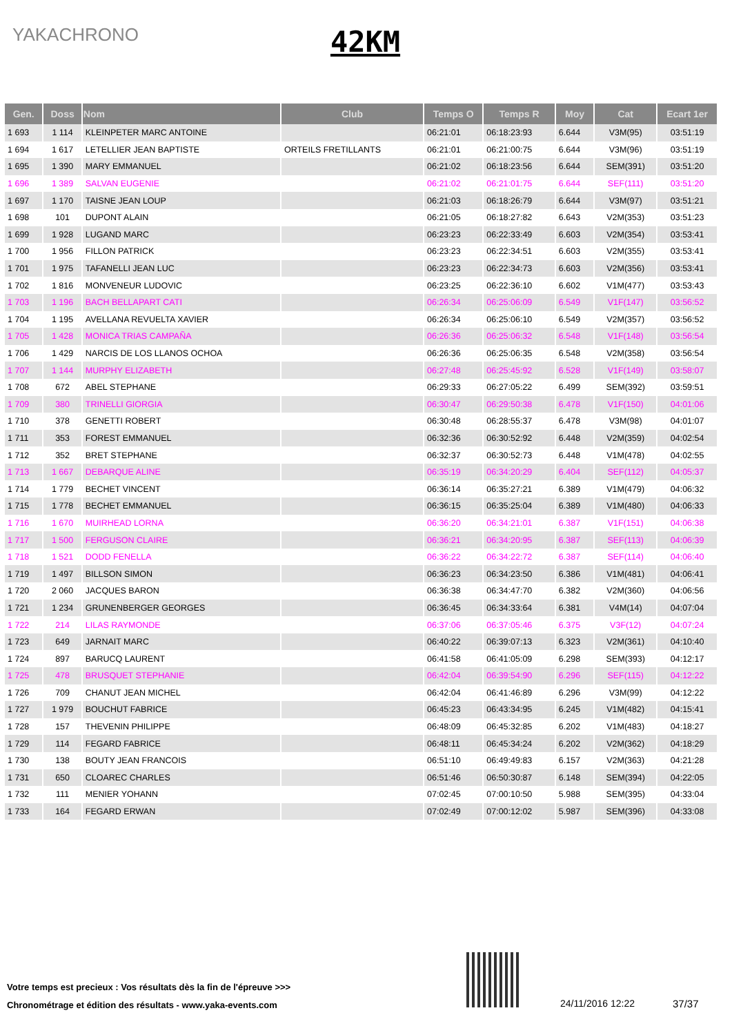YAKACHRONO
42KM
| Gen. | Doss | Nom | Club | Temps O | Temps R | Moy | Cat | Ecart 1er |
| --- | --- | --- | --- | --- | --- | --- | --- | --- |
| 1 693 | 1 114 | KLEINPETER MARC ANTOINE | | 06:21:01 | 06:18:23:93 | 6.644 | V3M(95) | 03:51:19 |
| 1 694 | 1 617 | LETELLIER JEAN BAPTISTE | ORTEILS FRETILLANTS | 06:21:01 | 06:21:00:75 | 6.644 | V3M(96) | 03:51:19 |
| 1 695 | 1 390 | MARY EMMANUEL | | 06:21:02 | 06:18:23:56 | 6.644 | SEM(391) | 03:51:20 |
| 1 696 | 1 389 | SALVAN EUGENIE | | 06:21:02 | 06:21:01:75 | 6.644 | SEF(111) | 03:51:20 |
| 1 697 | 1 170 | TAISNE JEAN LOUP | | 06:21:03 | 06:18:26:79 | 6.644 | V3M(97) | 03:51:21 |
| 1 698 | 101 | DUPONT ALAIN | | 06:21:05 | 06:18:27:82 | 6.643 | V2M(353) | 03:51:23 |
| 1 699 | 1 928 | LUGAND MARC | | 06:23:23 | 06:22:33:49 | 6.603 | V2M(354) | 03:53:41 |
| 1 700 | 1 956 | FILLON PATRICK | | 06:23:23 | 06:22:34:51 | 6.603 | V2M(355) | 03:53:41 |
| 1 701 | 1 975 | TAFANELLI JEAN LUC | | 06:23:23 | 06:22:34:73 | 6.603 | V2M(356) | 03:53:41 |
| 1 702 | 1 816 | MONVENEUR LUDOVIC | | 06:23:25 | 06:22:36:10 | 6.602 | V1M(477) | 03:53:43 |
| 1 703 | 1 196 | BACH BELLAPART CATI | | 06:26:34 | 06:25:06:09 | 6.549 | V1F(147) | 03:56:52 |
| 1 704 | 1 195 | AVELLANA REVUELTA XAVIER | | 06:26:34 | 06:25:06:10 | 6.549 | V2M(357) | 03:56:52 |
| 1 705 | 1 428 | MONICA TRIAS CAMPAÑA | | 06:26:36 | 06:25:06:32 | 6.548 | V1F(148) | 03:56:54 |
| 1 706 | 1 429 | NARCIS DE LOS LLANOS OCHOA | | 06:26:36 | 06:25:06:35 | 6.548 | V2M(358) | 03:56:54 |
| 1 707 | 1 144 | MURPHY ELIZABETH | | 06:27:48 | 06:25:45:92 | 6.528 | V1F(149) | 03:58:07 |
| 1 708 | 672 | ABEL STEPHANE | | 06:29:33 | 06:27:05:22 | 6.499 | SEM(392) | 03:59:51 |
| 1 709 | 380 | TRINELLI GIORGIA | | 06:30:47 | 06:29:50:38 | 6.478 | V1F(150) | 04:01:06 |
| 1 710 | 378 | GENETTI ROBERT | | 06:30:48 | 06:28:55:37 | 6.478 | V3M(98) | 04:01:07 |
| 1 711 | 353 | FOREST EMMANUEL | | 06:32:36 | 06:30:52:92 | 6.448 | V2M(359) | 04:02:54 |
| 1 712 | 352 | BRET STEPHANE | | 06:32:37 | 06:30:52:73 | 6.448 | V1M(478) | 04:02:55 |
| 1 713 | 1 667 | DEBARQUE ALINE | | 06:35:19 | 06:34:20:29 | 6.404 | SEF(112) | 04:05:37 |
| 1 714 | 1 779 | BECHET VINCENT | | 06:36:14 | 06:35:27:21 | 6.389 | V1M(479) | 04:06:32 |
| 1 715 | 1 778 | BECHET EMMANUEL | | 06:36:15 | 06:35:25:04 | 6.389 | V1M(480) | 04:06:33 |
| 1 716 | 1 670 | MUIRHEAD LORNA | | 06:36:20 | 06:34:21:01 | 6.387 | V1F(151) | 04:06:38 |
| 1 717 | 1 500 | FERGUSON CLAIRE | | 06:36:21 | 06:34:20:95 | 6.387 | SEF(113) | 04:06:39 |
| 1 718 | 1 521 | DODD FENELLA | | 06:36:22 | 06:34:22:72 | 6.387 | SEF(114) | 04:06:40 |
| 1 719 | 1 497 | BILLSON SIMON | | 06:36:23 | 06:34:23:50 | 6.386 | V1M(481) | 04:06:41 |
| 1 720 | 2 060 | JACQUES BARON | | 06:36:38 | 06:34:47:70 | 6.382 | V2M(360) | 04:06:56 |
| 1 721 | 1 234 | GRUNENBERGER GEORGES | | 06:36:45 | 06:34:33:64 | 6.381 | V4M(14) | 04:07:04 |
| 1 722 | 214 | LILAS RAYMONDE | | 06:37:06 | 06:37:05:46 | 6.375 | V3F(12) | 04:07:24 |
| 1 723 | 649 | JARNAIT MARC | | 06:40:22 | 06:39:07:13 | 6.323 | V2M(361) | 04:10:40 |
| 1 724 | 897 | BARUCQ LAURENT | | 06:41:58 | 06:41:05:09 | 6.298 | SEM(393) | 04:12:17 |
| 1 725 | 478 | BRUSQUET STEPHANIE | | 06:42:04 | 06:39:54:90 | 6.296 | SEF(115) | 04:12:22 |
| 1 726 | 709 | CHANUT JEAN MICHEL | | 06:42:04 | 06:41:46:89 | 6.296 | V3M(99) | 04:12:22 |
| 1 727 | 1 979 | BOUCHUT FABRICE | | 06:45:23 | 06:43:34:95 | 6.245 | V1M(482) | 04:15:41 |
| 1 728 | 157 | THEVENIN PHILIPPE | | 06:48:09 | 06:45:32:85 | 6.202 | V1M(483) | 04:18:27 |
| 1 729 | 114 | FEGARD FABRICE | | 06:48:11 | 06:45:34:24 | 6.202 | V2M(362) | 04:18:29 |
| 1 730 | 138 | BOUTY JEAN FRANCOIS | | 06:51:10 | 06:49:49:83 | 6.157 | V2M(363) | 04:21:28 |
| 1 731 | 650 | CLOAREC CHARLES | | 06:51:46 | 06:50:30:87 | 6.148 | SEM(394) | 04:22:05 |
| 1 732 | 111 | MENIER YOHANN | | 07:02:45 | 07:00:10:50 | 5.988 | SEM(395) | 04:33:04 |
| 1 733 | 164 | FEGARD ERWAN | | 07:02:49 | 07:00:12:02 | 5.987 | SEM(396) | 04:33:08 |
Votre temps est precieux : Vos résultats dès la fin de l'épreuve >>>
Chronométrage et édition des résultats - www.yaka-events.com
24/11/2016 12:22 37/37